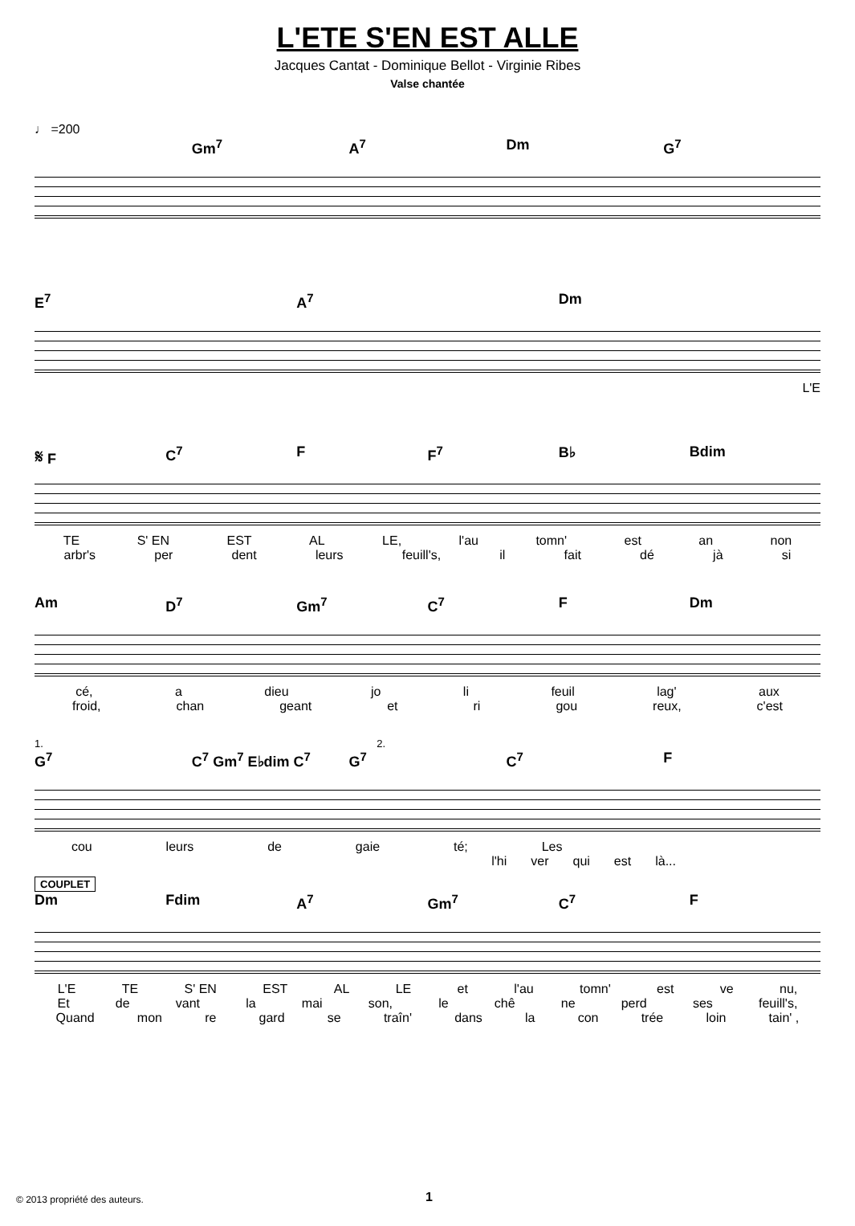L'ETE S'EN EST ALLE
Jacques Cantat - Dominique Bellot - Virginie Ribes
Valse chantée
♩ =200
Gm<sup>7</sup> A<sup>7</sup> Dm G<sup>7</sup>
E<sup>7</sup> A<sup>7</sup> Dm
L'E
𝄋 F C<sup>7</sup> F F<sup>7</sup> B♭ Bdim
TE S' EN EST AL LE, l'au tomn' est an non
arbr's per dent leurs feuill's, il fait dé jà si
Am D<sup>7</sup> Gm<sup>7</sup> C<sup>7</sup> F Dm
cé, a dieu jo li feuil lag' aux
froid, chan geant et ri gou reux, c'est
1. 2.
G<sup>7</sup> C<sup>7</sup> Gm<sup>7</sup> E♭dim C<sup>7</sup> G<sup>7</sup> C<sup>7</sup> F
cou leurs de gaie té; Les
l'hi ver qui est là...
COUPLET
Dm Fdim A<sup>7</sup> Gm<sup>7</sup> C<sup>7</sup> F
L'E TE S' EN EST AL LE et l'au tomn' est ve nu,
Et de vant la mai son, le chê ne perd ses feuill's,
Quand mon re gard se traîn' dans la con trée loin tain' ,
© 2013 propriété des auteurs. 1